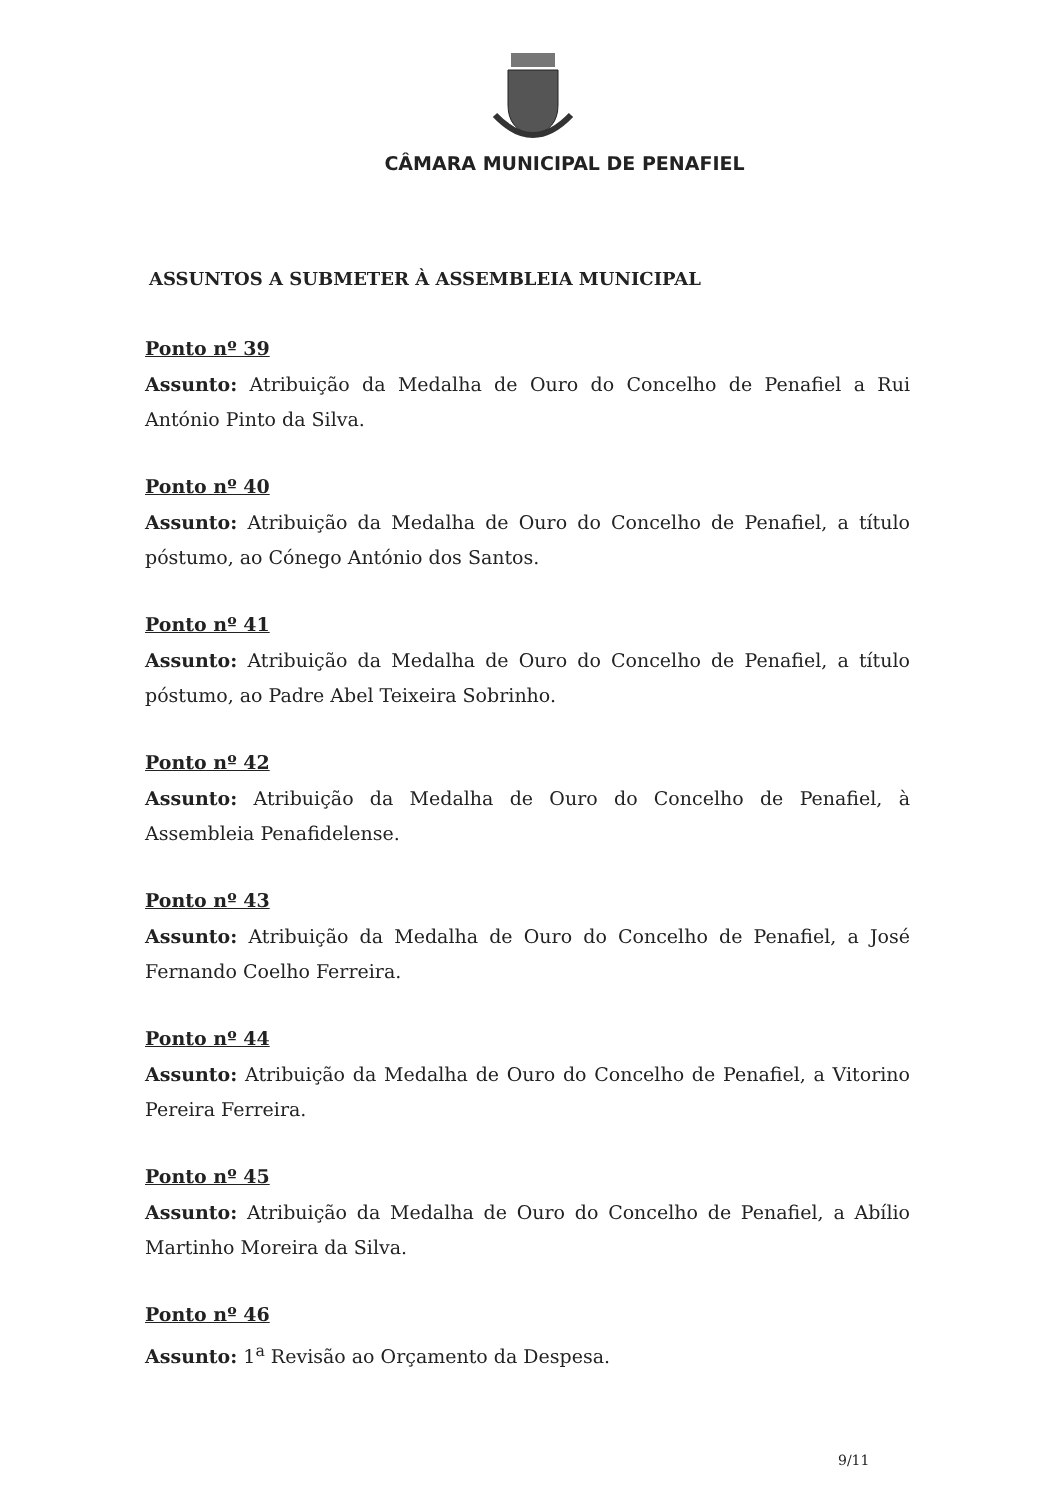CÂMARA MUNICIPAL DE PENAFIEL
ASSUNTOS A SUBMETER À ASSEMBLEIA MUNICIPAL
Ponto nº 39
Assunto: Atribuição da Medalha de Ouro do Concelho de Penafiel a Rui António Pinto da Silva.
Ponto nº 40
Assunto: Atribuição da Medalha de Ouro do Concelho de Penafiel, a título póstumo, ao Cónego António dos Santos.
Ponto nº 41
Assunto: Atribuição da Medalha de Ouro do Concelho de Penafiel, a título póstumo, ao Padre Abel Teixeira Sobrinho.
Ponto nº 42
Assunto: Atribuição da Medalha de Ouro do Concelho de Penafiel, à Assembleia Penafidelense.
Ponto nº 43
Assunto: Atribuição da Medalha de Ouro do Concelho de Penafiel, a José Fernando Coelho Ferreira.
Ponto nº 44
Assunto: Atribuição da Medalha de Ouro do Concelho de Penafiel, a Vitorino Pereira Ferreira.
Ponto nº 45
Assunto: Atribuição da Medalha de Ouro do Concelho de Penafiel, a Abílio Martinho Moreira da Silva.
Ponto nº 46
Assunto: 1<sup>a</sup> Revisão ao Orçamento da Despesa.
9/11